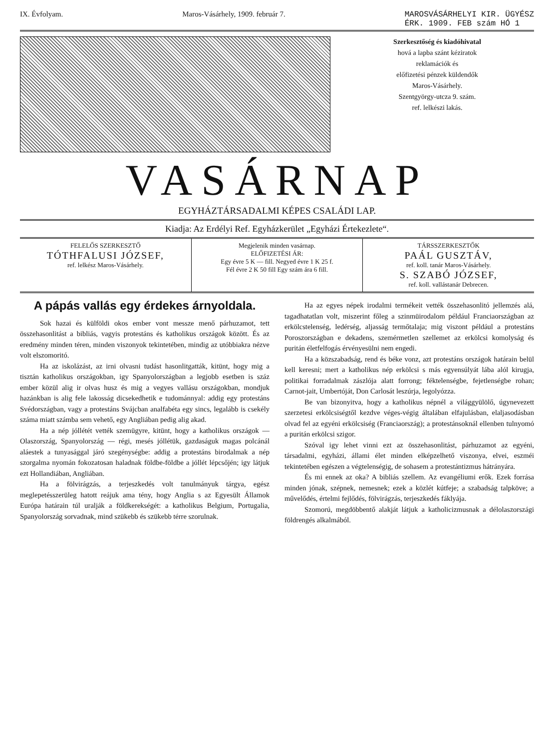IX. Évfolyam. Maros-Vásárhely, 1909. február 7. MAROSVÁSÁRHELYI KIR. ÜGYÉSZ
ÉRK. 1909. FEB szám HÓ 1
Szerkesztőség és kiadóhivatal
hová a lapba szánt kéziratok
reklamációk és
előfizetési pénzek küldendők
Maros-Vásárhely.
Szentgyörgy-utcza 9. szám.
ref. lelkészi lakás.
VASÁRNAP
EGYHÁZTÁRSADALMI KÉPES CSALÁDI LAP.
Kiadja: Az Erdélyi Ref. Egyházkerület „Egyházi Értekezlete“.
FELELŐS SZERKESZTŐ
TÓTHFALUSI JÓZSEF,
ref. lelkész Maros-Vásárhely.
Megjelenik minden vasárnap.
ELŐFIZETÉSI ÁR:
Egy évre 5 K — fill. Negyed évre 1 K 25 f.
Fél évre 2 K 50 fill Egy szám ára 6 fill.
TÁRSSZERKESZTŐK
PAÁL GUSZTÁV,
ref. koll. tanár Maros-Vásárhely.
S. SZABÓ JÓZSEF,
ref. koll. vallástanár Debrecen.
A pápás vallás egy érdekes árnyoldala.
Sok hazai és külföldi okos ember vont messze menő párhuzamot, tett összehasonlitást a bibliás, vagyis protestáns és katholikus országok között. És az eredmény minden téren, minden viszonyok tekintetében, mindig az utóbbiakra nézve volt elszomoritó.
Ha az iskolázást, az irni olvasni tudást hasonlitgatták, kitünt, hogy mig a tisztán katholikus országokban, igy Spanyolországban a legjobb esetben is száz ember közül alig ir olvas husz és mig a vegyes vallásu országokban, mondjuk hazánkban is alig fele lakosság dicsekedhetik e tudománnyal: addig egy protestáns Svédországban, vagy a protestáns Svájcban analfabéta egy sincs, legalább is csekély száma miatt számba sem vehető, egy Angliában pedig alig akad.
Ha a nép jóllétét vették szemügyre, kitünt, hogy a katholikus országok — Olaszország, Spanyolország — régi, mesés jóllétük, gazdaságuk magas polcánál aláestek a tunyasággal járó szegénységbe: addig a protestáns birodalmak a nép szorgalma nyomán fokozatosan haladnak földbe-földbe a jóllét lépcsőjén; igy látjuk ezt Hollandiában, Angliában.
Ha a fölvirágzás, a terjeszkedés volt tanulmányuk tárgya, egész meglepetésszerüleg hatott reájuk ama tény, hogy Anglia s az Egyesült Államok Európa határain túl uralják a földkerekségét: a katholikus Belgium, Portugalia, Spanyolország sorvadnak, mind szükebb és szükebb térre szorulnak.
Ha az egyes népek irodalmi termékeit vették összehasonlitó jellemzés alá, tagadhatatlan volt, miszerint főleg a szinmüirodalom például Franciaországban az erkölcstelenség, ledérség, aljasság termőtalaja; mig viszont például a protestáns Poroszországban e dekadens, szemérmetlen szellemet az erkölcsi komolyság és puritán életfelfogás érvényesülni nem engedi.
Ha a közszabadság, rend és béke vonz, azt protestáns országok határain belül kell keresni; mert a katholikus nép erkölcsi s más egyensúlyát lába alól kirugja, politikai forradalmak zászlója alatt forrong; féktelenségbe, fejetlenségbe rohan; Carnot-jait, Umbertóját, Don Carlosát leszúrja, legolyózza.
Be van bizonyitva, hogy a katholikus népnél a világgyülölő, úgynevezett szerzetesi erkölcsiségtől kezdve véges-végig általában elfajulásban, elaljasodásban olvad fel az egyéni erkölcsiség (Franciaország); a protestánsoknál ellenben tulnyomó a puritán erkölcsi szigor.
Szóval igy lehet vinni ezt az összehasonlitást, párhuzamot az egyéni, társadalmi, egyházi, állami élet minden elképzelhető viszonya, elvei, eszméi tekintetében egészen a végtelenségig, de sohasem a protestántizmus hátrányára.
És mi ennek az oka? A bibliás szellem. Az evangéliumi erők. Ezek forrása minden jónak, szépnek, nemesnek; ezek a közlét kútfeje; a szabadság talpköve; a művelődés, értelmi fejlődés, fölvirágzás, terjeszkedés fáklyája.
Szomorú, megdöbbentő alakját látjuk a katholicizmusnak a délolaszországi földrengés alkalmából.